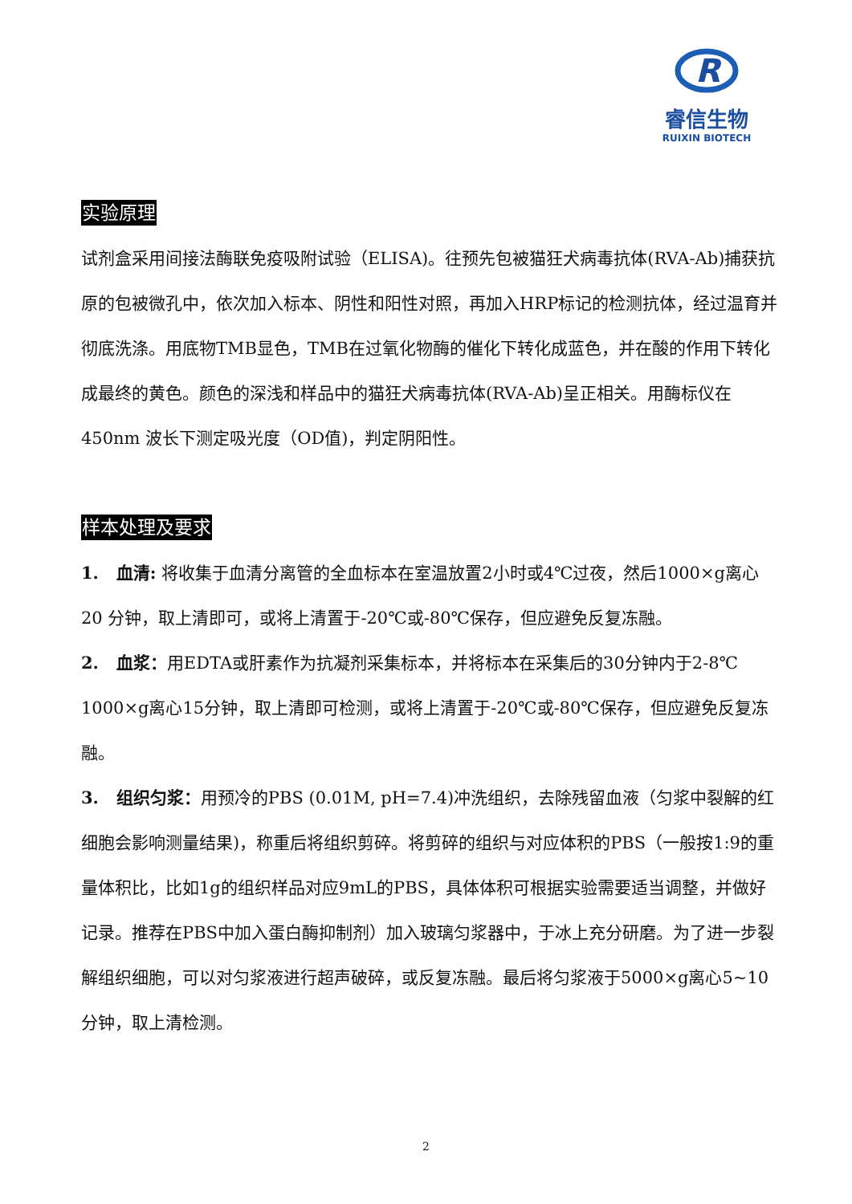R
睿信生物
RUIXIN BIOTECH
实验原理
试剂盒采用间接法酶联免疫吸附试验（ELISA)。往预先包被猫狂犬病毒抗体(RVA-Ab)捕获抗原的包被微孔中，依次加入标本、阴性和阳性对照，再加入HRP标记的检测抗体，经过温育并彻底洗涤。用底物TMB显色，TMB在过氧化物酶的催化下转化成蓝色，并在酸的作用下转化成最终的黄色。颜色的深浅和样品中的猫狂犬病毒抗体(RVA-Ab)呈正相关。用酶标仪在450nm 波长下测定吸光度（OD值)，判定阴阳性。
样本处理及要求
1. 血清: 将收集于血清分离管的全血标本在室温放置2小时或4℃过夜，然后1000×g离心20 分钟，取上清即可，或将上清置于-20℃或-80℃保存，但应避免反复冻融。
2. 血浆：用EDTA或肝素作为抗凝剂采集标本，并将标本在采集后的30分钟内于2-8℃ 1000×g离心15分钟，取上清即可检测，或将上清置于-20℃或-80℃保存，但应避免反复冻融。
3. 组织匀浆：用预冷的PBS (0.01M, pH=7.4)冲洗组织，去除残留血液（匀浆中裂解的红细胞会影响测量结果)，称重后将组织剪碎。将剪碎的组织与对应体积的PBS（一般按1:9的重量体积比，比如1g的组织样品对应9mL的PBS，具体体积可根据实验需要适当调整，并做好记录。推荐在PBS中加入蛋白酶抑制剂）加入玻璃匀浆器中，于冰上充分研磨。为了进一步裂解组织细胞，可以对匀浆液进行超声破碎，或反复冻融。最后将匀浆液于5000×g离心5~10分钟，取上清检测。
2